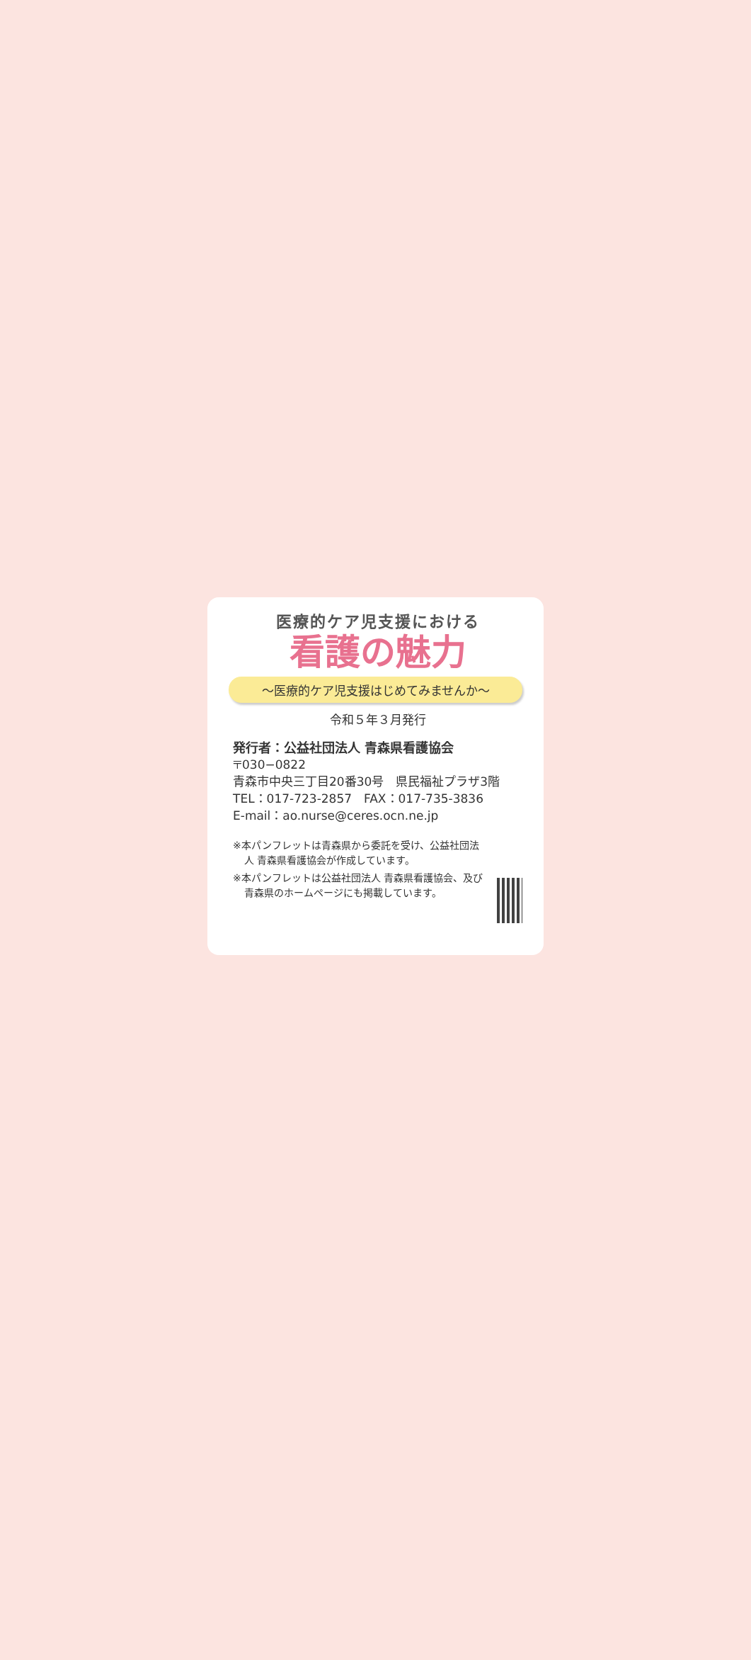医療的ケア児支援における
看護の魅力
～医療的ケア児支援はじめてみませんか～
令和５年３月発行
発行者：公益社団法人 青森県看護協会
〒030−0822
青森市中央三丁目20番30号　県民福祉プラザ3階
TEL：017-723-2857　FAX：017-735-3836
E-mail：ao.nurse@ceres.ocn.ne.jp
※本パンフレットは青森県から委託を受け、公益社団法人 青森県看護協会が作成しています。
※本パンフレットは公益社団法人 青森県看護協会、及び青森県のホームページにも掲載しています。